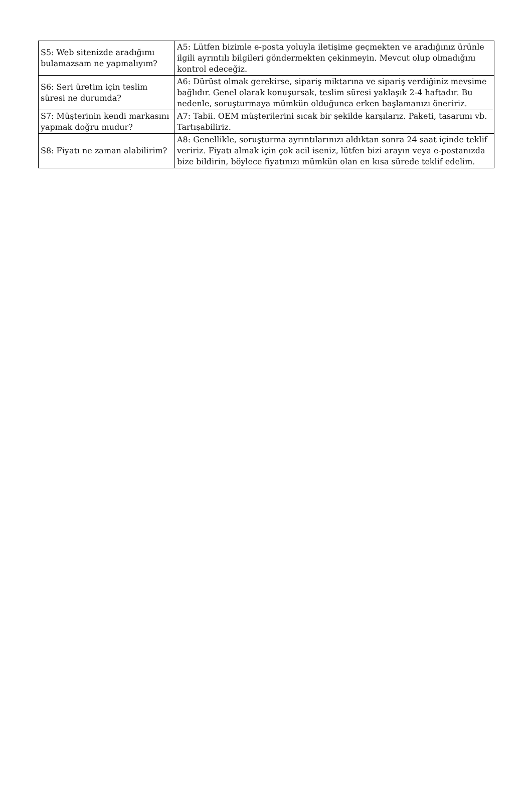| S5: Web sitenizde aradığımı bulamazsam ne yapmalıyım? | A5: Lütfen bizimle e-posta yoluyla iletişime geçmekten ve aradığınız ürünle ilgili ayrıntılı bilgileri göndermekten çekinmeyin. Mevcut olup olmadığını kontrol edeceğiz. |
| S6: Seri üretim için teslim süresi ne durumda? | A6: Dürüst olmak gerekirse, sipariş miktarına ve sipariş verdiğiniz mevsime bağlıdır. Genel olarak konuşursak, teslim süresi yaklaşık 2-4 haftadır. Bu nedenle, soruşturmaya mümkün olduğunca erken başlamanızı öneririz. |
| S7: Müşterinin kendi markasını yapmak doğru mudur? | A7: Tabii. OEM müşterilerini sıcak bir şekilde karşılarız. Paketi, tasarımı vb. Tartışabiliriz. |
| S8: Fiyatı ne zaman alabilirim? | A8: Genellikle, soruşturma ayrıntılarınızı aldıktan sonra 24 saat içinde teklif veririz. Fiyatı almak için çok acil iseniz, lütfen bizi arayın veya e-postanızda bize bildirin, böylece fiyatınızı mümkün olan en kısa sürede teklif edelim. |